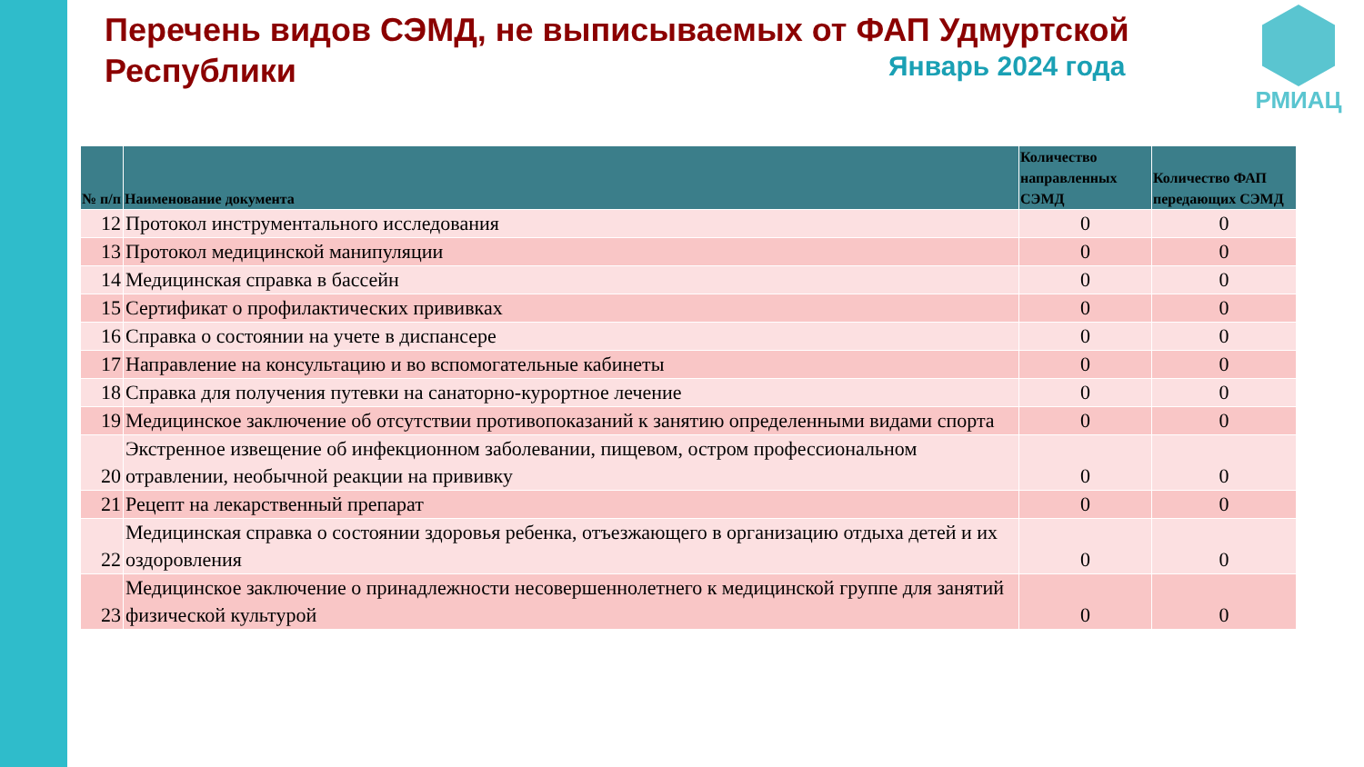Перечень видов СЭМД, не выписываемых от ФАП Удмуртской Республики
Январь 2024 года
РМИАЦ
| № п/п | Наименование документа | Количество направленных СЭМД | Количество ФАП передающих СЭМД |
| --- | --- | --- | --- |
| 12 | Протокол инструментального исследования | 0 | 0 |
| 13 | Протокол медицинской манипуляции | 0 | 0 |
| 14 | Медицинская справка в бассейн | 0 | 0 |
| 15 | Сертификат о профилактических прививках | 0 | 0 |
| 16 | Справка о состоянии на учете в диспансере | 0 | 0 |
| 17 | Направление на консультацию и во вспомогательные кабинеты | 0 | 0 |
| 18 | Справка для получения путевки на санаторно-курортное лечение | 0 | 0 |
| 19 | Медицинское заключение об отсутствии противопоказаний к занятию определенными видами спорта | 0 | 0 |
| 20 | Экстренное извещение об инфекционном заболевании, пищевом, остром профессиональном отравлении, необычной реакции на прививку | 0 | 0 |
| 21 | Рецепт на лекарственный препарат | 0 | 0 |
| 22 | Медицинская справка о состоянии здоровья ребенка, отъезжающего в организацию отдыха детей и их оздоровления | 0 | 0 |
| 23 | Медицинское заключение о принадлежности несовершеннолетнего к медицинской группе для занятий физической культурой | 0 | 0 |